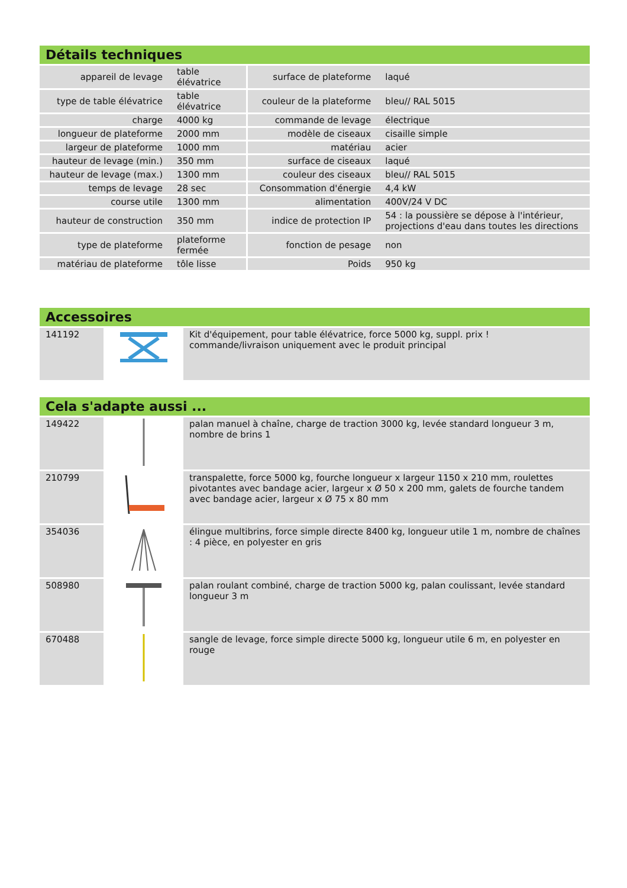Détails techniques
| appareil de levage | table élévatrice | surface de plateforme | laqué |
| type de table élévatrice | table élévatrice | couleur de la plateforme | bleu// RAL 5015 |
| charge | 4000 kg | commande de levage | électrique |
| longueur de plateforme | 2000 mm | modèle de ciseaux | cisaille simple |
| largeur de plateforme | 1000 mm | matériau | acier |
| hauteur de levage (min.) | 350 mm | surface de ciseaux | laqué |
| hauteur de levage (max.) | 1300 mm | couleur des ciseaux | bleu// RAL 5015 |
| temps de levage | 28 sec | Consommation d'énergie | 4,4 kW |
| course utile | 1300 mm | alimentation | 400V/24 V DC |
| hauteur de construction | 350 mm | indice de protection IP | 54 : la poussière se dépose à l'intérieur, projections d'eau dans toutes les directions |
| type de plateforme | plateforme fermée | fonction de pesage | non |
| matériau de plateforme | tôle lisse | Poids | 950 kg |
Accessoires
| 141192 | | Kit d'équipement, pour table élévatrice, force 5000 kg, suppl. prix ! commande/livraison uniquement avec le produit principal |
Cela s'adapte aussi ...
| 149422 | | palan manuel à chaîne, charge de traction 3000 kg, levée standard longueur 3 m, nombre de brins 1 |
| 210799 | | transpalette, force 5000 kg, fourche longueur x largeur 1150 x 210 mm, roulettes pivotantes avec bandage acier, largeur x Ø 50 x 200 mm, galets de fourche tandem avec bandage acier, largeur x Ø 75 x 80 mm |
| 354036 | | élingue multibrins, force simple directe 8400 kg, longueur utile 1 m, nombre de chaînes : 4 pièce, en polyester en gris |
| 508980 | | palan roulant combiné, charge de traction 5000 kg, palan coulissant, levée standard longueur 3 m |
| 670488 | | sangle de levage, force simple directe 5000 kg, longueur utile 6 m, en polyester en rouge |